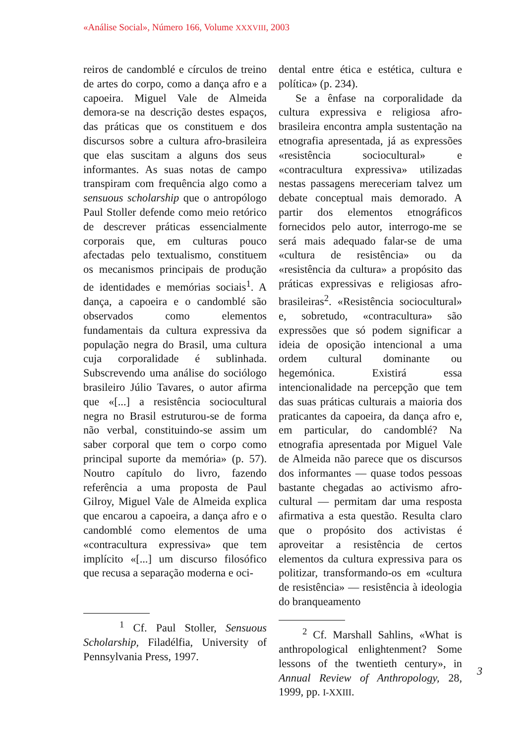«Análise Social», Número 166, Volume XXXVIII, 2003
reiros de candomblé e círculos de treino de artes do corpo, como a dança afro e a capoeira. Miguel Vale de Almeida demora-se na descrição destes espaços, das práticas que os constituem e dos discursos sobre a cultura afro-brasileira que elas suscitam a alguns dos seus informantes. As suas notas de campo transpiram com frequência algo como a sensuous scholarship que o antropólogo Paul Stoller defende como meio retórico de descrever práticas essencialmente corporais que, em culturas pouco afectadas pelo textualismo, constituem os mecanismos principais de produção de identidades e memórias sociais<sup>1</sup>. A dança, a capoeira e o candomblé são observados como elementos fundamentais da cultura expressiva da população negra do Brasil, uma cultura cuja corporalidade é sublinhada. Subscrevendo uma análise do sociólogo brasileiro Júlio Tavares, o autor afirma que «[...] a resistência sociocultural negra no Brasil estruturou-se de forma não verbal, constituindo-se assim um saber corporal que tem o corpo como principal suporte da memória» (p. 57). Noutro capítulo do livro, fazendo referência a uma proposta de Paul Gilroy, Miguel Vale de Almeida explica que encarou a capoeira, a dança afro e o candomblé como elementos de uma «contracultura expressiva» que tem implícito «[...] um discurso filosófico que recusa a separação moderna e oci-
<sup>1</sup> Cf. Paul Stoller, Sensuous Scholarship, Filadélfia, University of Pennsylvania Press, 1997.
dental entre ética e estética, cultura e política» (p. 234).
Se a ênfase na corporalidade da cultura expressiva e religiosa afro-brasileira encontra ampla sustentação na etnografia apresentada, já as expressões «resistência sociocultural» e «contracultura expressiva» utilizadas nestas passagens mereceriam talvez um debate conceptual mais demorado. A partir dos elementos etnográficos fornecidos pelo autor, interrogo-me se será mais adequado falar-se de uma «cultura de resistência» ou da «resistência da cultura» a propósito das práticas expressivas e religiosas afro-brasileiras<sup>2</sup>. «Resistência sociocultural» e, sobretudo, «contracultura» são expressões que só podem significar a ideia de oposição intencional a uma ordem cultural dominante ou hegemónica. Existirá essa intencionalidade na percepção que tem das suas práticas culturais a maioria dos praticantes da capoeira, da dança afro e, em particular, do candomblé? Na etnografia apresentada por Miguel Vale de Almeida não parece que os discursos dos informantes — quase todos pessoas bastante chegadas ao activismo afro-cultural — permitam dar uma resposta afirmativa a esta questão. Resulta claro que o propósito dos activistas é aproveitar a resistência de certos elementos da cultura expressiva para os politizar, transformando-os em «cultura de resistência» — resistência à ideologia do branqueamento
<sup>2</sup> Cf. Marshall Sahlins, «What is anthropological enlightenment? Some lessons of the twentieth century», in Annual Review of Anthropology, 28, 1999, pp. I-XXIII.
3